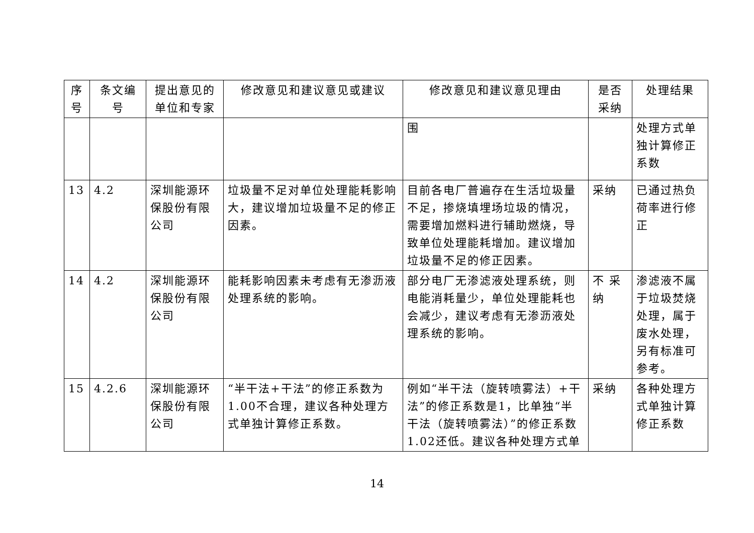| 序号 | 条文编号 | 提出意见的单位和专家 | 修改意见和建议意见或建议 | 修改意见和建议意见理由 | 是否采纳 | 处理结果 |
| --- | --- | --- | --- | --- | --- | --- |
| | | | | 围 | | 处理方式单独计算修正系数 |
| 13 | 4.2 | 深圳能源环保股份有限公司 | 垃圾量不足对单位处理能耗影响大，建议增加垃圾量不足的修正因素。 | 目前各电厂普遍存在生活垃圾量不足，掺烧填埋场垃圾的情况，需要增加燃料进行辅助燃烧，导致单位处理能耗增加。建议增加垃圾量不足的修正因素。 | 采纳 | 已通过热负荷率进行修正 |
| 14 | 4.2 | 深圳能源环保股份有限公司 | 能耗影响因素未考虑有无渗沥液处理系统的影响。 | 部分电厂无渗滤液处理系统，则电能消耗量少，单位处理能耗也会减少，建议考虑有无渗沥液处理系统的影响。 | 不 采纳 | 渗滤液不属于垃圾焚烧处理，属于废水处理，另有标准可参考。 |
| 15 | 4.2.6 | 深圳能源环保股份有限公司 | “半干法+干法”的修正系数为1.00不合理，建议各种处理方式单独计算修正系数。 | 例如“半干法（旋转喷雾法）+干法”的修正系数是1，比单独“半干法（旋转喷雾法）”的修正系数1.02还低。建议各种处理方式单 | 采纳 | 各种处理方式单独计算修正系数 |
14